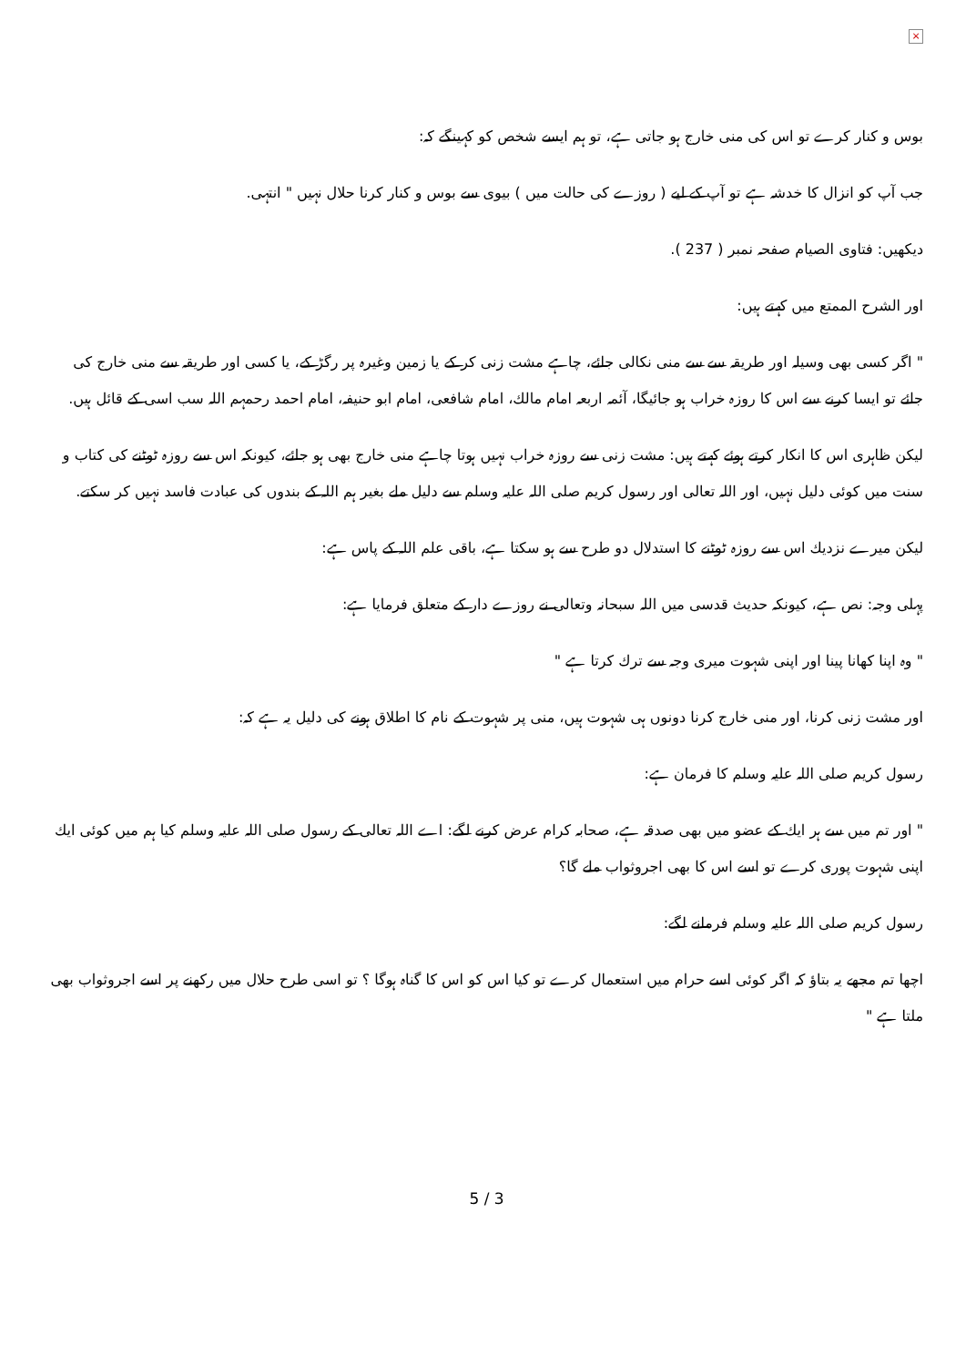×
بوس و کنار کرے تو اس کی منی خارج ہو جاتی ہے، تو ہم ایسے شخص کو کہینگے کہ:
جب آپ کو انزال کا خدشہ ہے تو آپ کے لیے ( روزے کی حالت میں ) بیوی سے بوس و کنار کرنا حلال نہیں " انتہی.
دیکھیں: فتاوی الصیام صفحہ نمبر ( 237 ).
اور الشرح الممتع میں کہتے ہیں:
" اگر کسی بھی وسیلہ اور طریقہ سے سے منی نکالی جائے، چاہے مشت زنی کر کے یا زمین وغیرہ پر رگڑ کے، یا کسی اور طریقہ سے منی خارج کی جائے تو ایسا کرنے سے اس کا روزہ خراب ہو جائیگا، آئمہ اربعہ امام مالك، امام شافعی، امام ابو حنیفہ، امام احمد رحمہم اللہ سب اسی کے قائل ہیں.
لیکن ظاہری اس کا انکار کرتے ہوئے کہتے ہیں: مشت زنی سے روزہ خراب نہیں ہوتا چاہے منی خارج بھی ہو جائے، کیونکہ اس سے روزہ ٹوٹنے کی کتاب و سنت میں کوئی دلیل نہیں، اور اللہ تعالی اور رسول کریم صلی اللہ علیہ وسلم سے دلیل ملے بغیر ہم اللہ کے بندوں کی عبادت فاسد نہیں کر سکتے.
لیکن میرے نزدیك اس سے روزہ ٹوٹنے کا استدلال دو طرح سے ہو سکتا ہے، باقی علم اللہ کے پاس ہے:
پہلی وجہ: نص ہے، کیونکہ حدیث قدسی میں اللہ سبحانہ وتعالی نے روزے دار کے متعلق فرمایا ہے:
" وہ اپنا کھانا پینا اور اپنی شہوت میری وجہ سے ترك کرتا ہے "
اور مشت زنی کرنا، اور منی خارج کرنا دونوں ہی شہوت ہیں، منی پر شہوت کے نام کا اطلاق ہونے کی دلیل یہ ہے کہ:
رسول کریم صلی اللہ علیہ وسلم کا فرمان ہے:
" اور تم میں سے ہر ایك کے عضو میں بھی صدقہ ہے، صحابہ کرام عرض کرنے لگے: اے اللہ تعالی کے رسول صلی اللہ علیہ وسلم کیا ہم میں کوئی ایك اپنی شہوت پوری کرے تو اسے اس کا بھی اجروثواب ملے گا؟
رسول کریم صلی اللہ علیہ وسلم فرمانے لگے:
اچھا تم مجھے یہ بتاؤ کہ اگر کوئی اسے حرام میں استعمال کرے تو کیا اس کو اس کا گناہ ہوگا ؟ تو اسی طرح حلال میں رکھنے پر اسے اجروثواب بھی ملتا ہے "
5 / 3